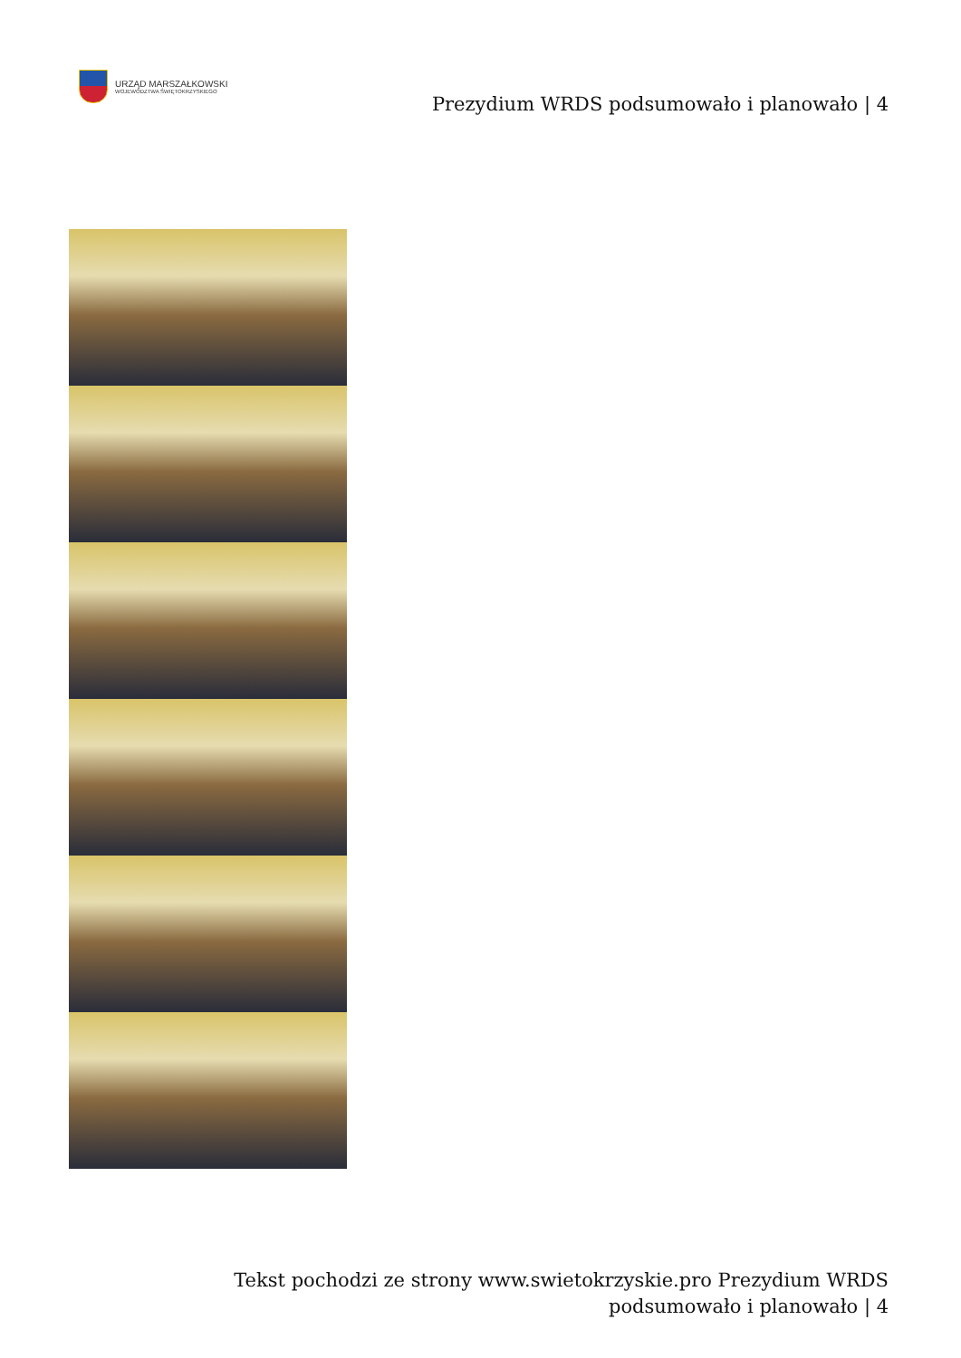URZĄD MARSZAŁKOWSKI
WOJEWÓDZTWA ŚWIĘTOKRZYSKIEGO
Prezydium WRDS podsumowało i planowało | 4
Tekst pochodzi ze strony www.swietokrzyskie.pro Prezydium WRDS podsumowało i planowało | 4